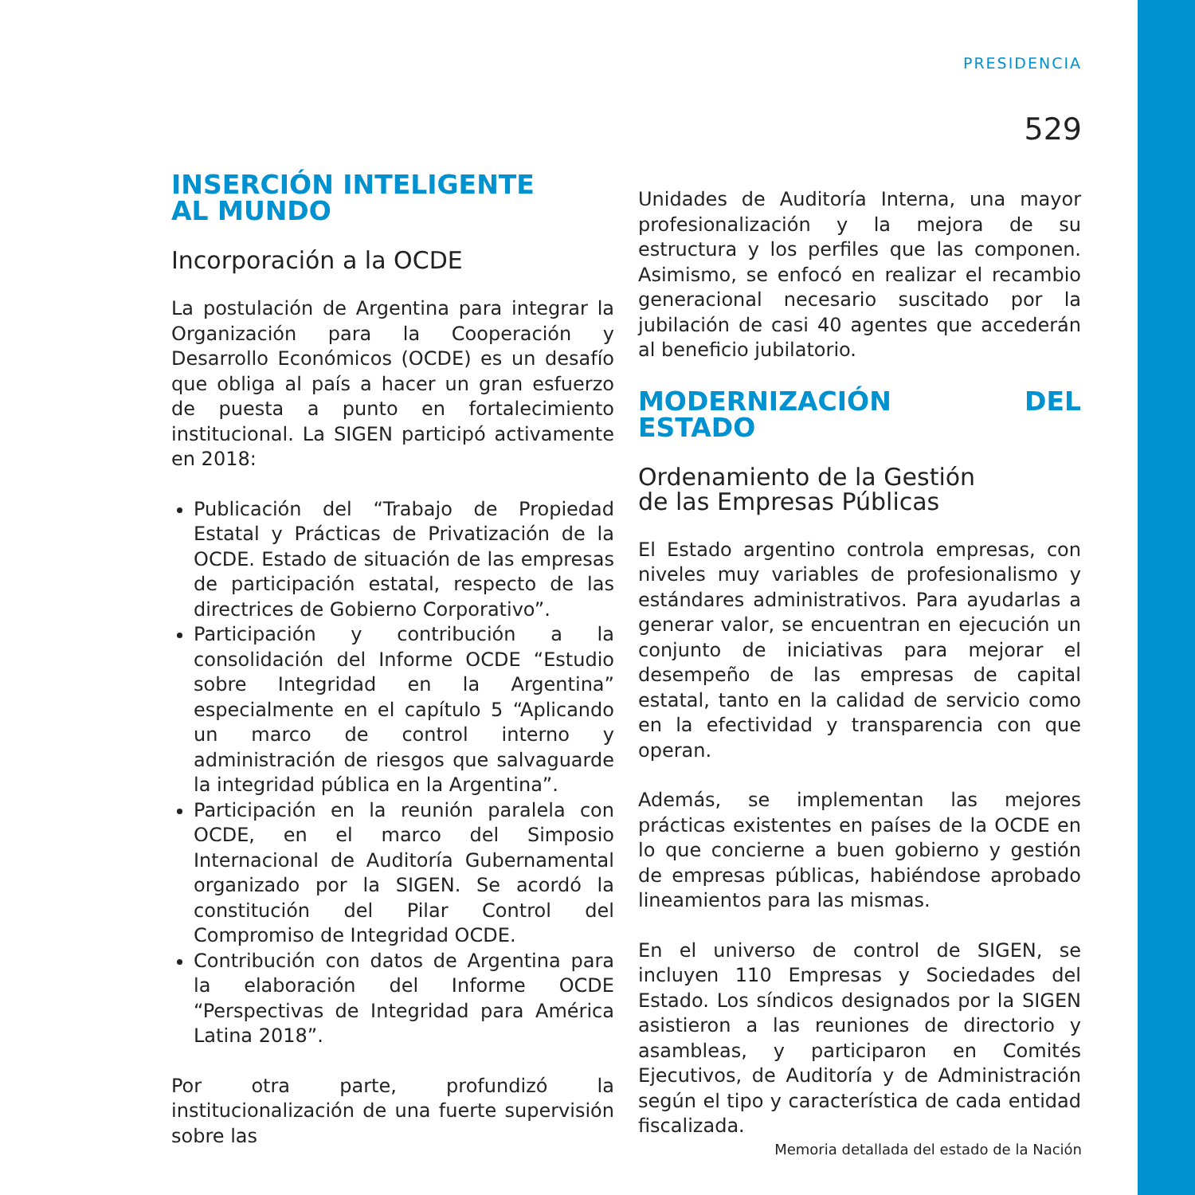PRESIDENCIA
529
INSERCIÓN INTELIGENTE
AL MUNDO
Incorporación a la OCDE
La postulación de Argentina para integrar la Organización para la Cooperación y Desarrollo Económicos (OCDE) es un desafío que obliga al país a hacer un gran esfuerzo de puesta a punto en fortalecimiento institucional. La SIGEN participó activamente en 2018:
Publicación del “Trabajo de Propiedad Estatal y Prácticas de Privatización de la OCDE. Estado de situación de las empresas de participación estatal, respecto de las directrices de Gobierno Corporativo”.
Participación y contribución a la consolidación del Informe OCDE “Estudio sobre Integridad en la Argentina” especialmente en el capítulo 5 “Aplicando un marco de control interno y administración de riesgos que salvaguarde la integridad pública en la Argentina”.
Participación en la reunión paralela con OCDE, en el marco del Simposio Internacional de Auditoría Gubernamental organizado por la SIGEN. Se acordó la constitución del Pilar Control del Compromiso de Integridad OCDE.
Contribución con datos de Argentina para la elaboración del Informe OCDE “Perspectivas de Integridad para América Latina 2018”.
Por otra parte, profundizó la institucionalización de una fuerte supervisión sobre las
Unidades de Auditoría Interna, una mayor profesionalización y la mejora de su estructura y los perfiles que las componen. Asimismo, se enfocó en realizar el recambio generacional necesario suscitado por la jubilación de casi 40 agentes que accederán al beneficio jubilatorio.
MODERNIZACIÓN DEL ESTADO
Ordenamiento de la Gestión
de las Empresas Públicas
El Estado argentino controla empresas, con niveles muy variables de profesionalismo y estándares administrativos. Para ayudarlas a generar valor, se encuentran en ejecución un conjunto de iniciativas para mejorar el desempeño de las empresas de capital estatal, tanto en la calidad de servicio como en la efectividad y transparencia con que operan.
Además, se implementan las mejores prácticas existentes en países de la OCDE en lo que concierne a buen gobierno y gestión de empresas públicas, habiéndose aprobado lineamientos para las mismas.
En el universo de control de SIGEN, se incluyen 110 Empresas y Sociedades del Estado. Los síndicos designados por la SIGEN asistieron a las reuniones de directorio y asambleas, y participaron en Comités Ejecutivos, de Auditoría y de Administración según el tipo y característica de cada entidad fiscalizada.
Memoria detallada del estado de la Nación